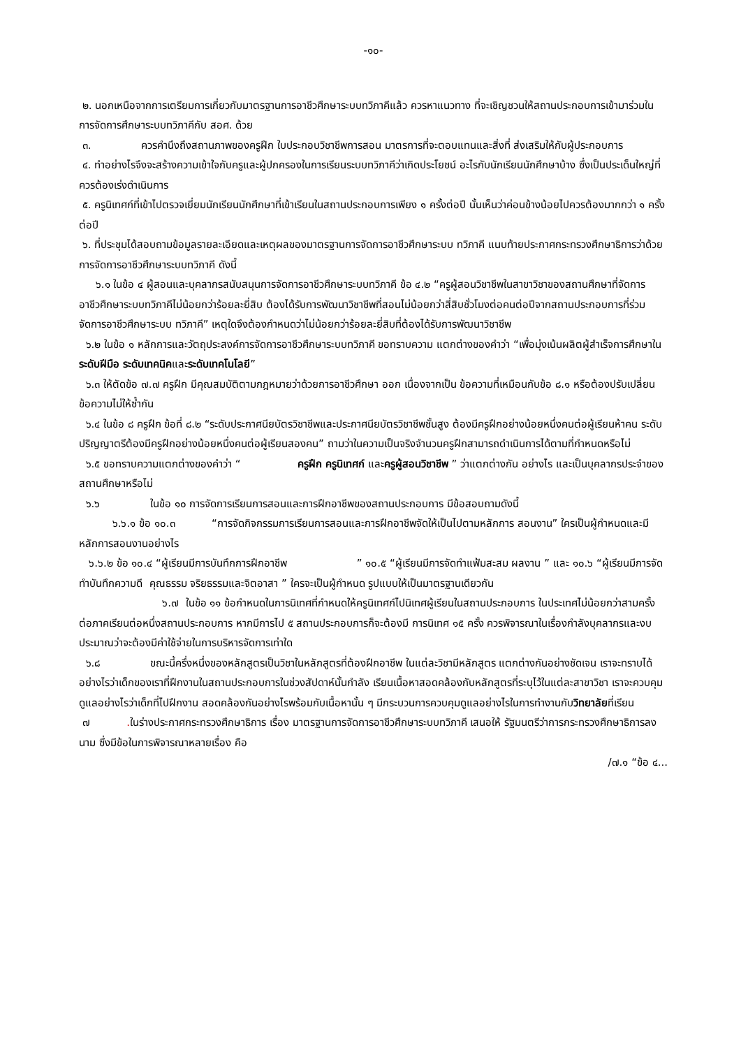-๑๐-
๒. นอกเหนือจากการเตรียมการเกี่ยวกับมาตรฐานการอาชีวศึกษาระบบทวิภาคีแล้ว ควรหาแนวทาง ที่จะเชิญชวนให้สถานประกอบการเข้ามาร่วมในการจัดการศึกษาระบบทวิภาคีกับ สอศ. ด้วย
๓. ควรคำนึงถึงสถานภาพของครูฝึก ใบประกอบวิชาชีพการสอน มาตรการที่จะตอบแทนและสิ่งที่ ส่งเสริมให้กับผู้ประกอบการ
๔. ทำอย่างไรจึงจะสร้างความเข้าใจกับครูและผู้ปกครองในการเรียนระบบทวิภาคีว่าเกิดประโยชน์ อะไรกับนักเรียนนักศึกษาบ้าง ซึ่งเป็นประเด็นใหญ่ที่ควรต้องเร่งดำเนินการ
๕. ครูนิเทศก์ที่เข้าไปตรวจเยี่ยมนักเรียนนักศึกษาที่เข้าเรียนในสถานประกอบการเพียง ๑ ครั้งต่อปี นั้นเห็นว่าค่อนข้างน้อยไปควรต้องมากกว่า ๑ ครั้งต่อปี
๖. ที่ประชุมได้สอบถามข้อมูลรายละเอียดและเหตุผลของมาตรฐานการจัดการอาชีวศึกษาระบบ ทวิภาคี แนบท้ายประกาศกระทรวงศึกษาธิการว่าด้วยการจัดการอาชีวศึกษาระบบทวิภาคี ดังนี้
๖.๑ ในข้อ ๔ ผู้สอนและบุคลากรสนับสนุนการจัดการอาชีวศึกษาระบบทวิภาคี ข้อ ๔.๒ “ครูผู้สอนวิชาชีพในสาขาวิชาของสถานศึกษาที่จัดการอาชีวศึกษาระบบทวิภาคีไม่น้อยกว่าร้อยละยี่สิบ ต้องได้รับการพัฒนาวิชาชีพที่สอนไม่น้อยกว่าสี่สิบชั่วโมงต่อคนต่อปีจากสถานประกอบการที่ร่วมจัดการอาชีวศึกษาระบบ ทวิภาคี” เหตุใดจึงต้องกำหนดว่าไม่น้อยกว่าร้อยละยี่สิบที่ต้องได้รับการพัฒนาวิชาชีพ
๖.๒ ในข้อ ๑ หลักการและวัตถุประสงค์การจัดการอาชีวศึกษาระบบทวิภาคี ขอทราบความ แตกต่างของคำว่า “เพื่อมุ่งเน้นผลิตผู้สำเร็จการศึกษาในระดับฝีมือ ระดับเทคนิคและระดับเทคโนโลยี”
๖.๓ ให้ตัดข้อ ๗.๗ ครูฝึก มีคุณสมบัติตามกฎหมายว่าด้วยการอาชีวศึกษา ออก เนื่องจากเป็น ข้อความที่เหมือนกับข้อ ๘.๑ หรือต้องปรับเปลี่ยนข้อความไม่ให้ซ้ำกัน
๖.๔ ในข้อ ๘ ครูฝึก ข้อที่ ๘.๒ “ระดับประกาศนียบัตรวิชาชีพและประกาศนียบัตรวิชาชีพชั้นสูง ต้องมีครูฝึกอย่างน้อยหนึ่งคนต่อผู้เรียนห้าคน ระดับปริญญาตรีต้องมีครูฝึกอย่างน้อยหนึ่งคนต่อผู้เรียนสองคน” ถามว่าในความเป็นจริงจำนวนครูฝึกสามารถดำเนินการได้ตามที่กำหนดหรือไม่
๖.๕ ขอทราบความแตกต่างของคำว่า “ ครูฝึก ครูนิเทศก์ และครูผู้สอนวิชาชีพ ” ว่าแตกต่างกัน อย่างไร และเป็นบุคลากรประจำของสถานศึกษาหรือไม่
๖.๖ ในข้อ ๑๐ การจัดการเรียนการสอนและการฝึกอาชีพของสถานประกอบการ มีข้อสอบถามดังนี้
๖.๖.๑ ข้อ ๑๐.๓ “การจัดกิจกรรมการเรียนการสอนและการฝึกอาชีพจัดให้เป็นไปตามหลักการ สอนงาน” ใครเป็นผู้กำหนดและมีหลักการสอนงานอย่างไร
๖.๖.๒ ข้อ ๑๐.๔ “ผู้เรียนมีการบันทึกการฝึกอาชีพ ” ๑๐.๕ “ผู้เรียนมีการจัดทำแฟ้มสะสม ผลงาน ” และ ๑๐.๖ “ผู้เรียนมีการจัดทำบันทึกความดี คุณธรรม จริยธรรมและจิตอาสา ” ใครจะเป็นผู้กำหนด รูปแบบให้เป็นมาตรฐานเดียวกัน
๖.๗ ในข้อ ๑๑ ข้อกำหนดในการนิเทศที่กำหนดให้ครูนิเทศก์ไปนิเทศผู้เรียนในสถานประกอบการ ในประเทศไม่น้อยกว่าสามครั้งต่อภาคเรียนต่อหนึ่งสถานประกอบการ หากมีการไป ๕ สถานประกอบการก็จะต้องมี การนิเทศ ๑๕ ครั้ง ควรพิจารณาในเรื่องกำลังบุคลากรและงบประมาณว่าจะต้องมีค่าใช้จ่ายในการบริหารจัดการเท่าใด
๖.๘ ขณะนี้ครึ่งหนึ่งของหลักสูตรเป็นวิชาในหลักสูตรที่ต้องฝึกอาชีพ ในแต่ละวิชามีหลักสูตร แตกต่างกันอย่างชัดเจน เราจะทราบได้อย่างไรว่าเด็กของเราที่ฝึกงานในสถานประกอบการในช่วงสัปดาห์นั้นกำลัง เรียนเนื้อหาสอดคล้องกับหลักสูตรที่ระบุไว้ในแต่ละสาขาวิชา เราจะควบคุมดูแลอย่างไรว่าเด็กที่ไปฝึกงาน สอดคล้องกันอย่างไรพร้อมกับเนื้อหานั้น ๆ มีกระบวนการควบคุมดูแลอย่างไรในการทำงานกับวิทยาลัยที่เรียน
๗ . ในร่างประกาศกระทรวงศึกษาธิการ เรื่อง มาตรฐานการจัดการอาชีวศึกษาระบบทวิภาคี เสนอให้ รัฐมนตรีว่าการกระทรวงศึกษาธิการลงนาม ซึ่งมีข้อในการพิจารณาหลายเรื่อง คือ
/๗.๑ “ข้อ ๔...